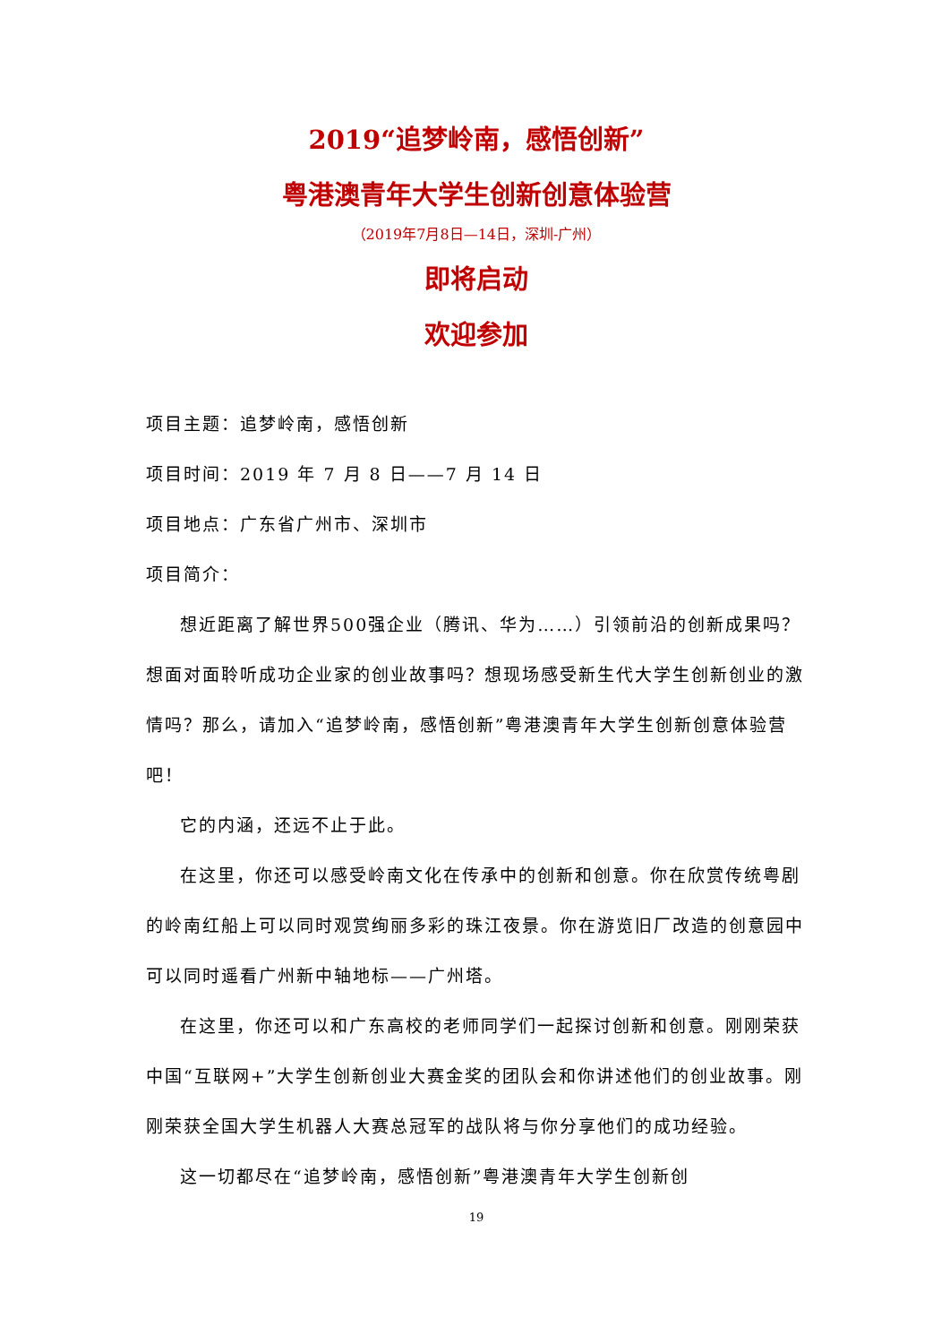2019“追梦岭南，感悟创新”
粤港澳青年大学生创新创意体验营
（2019年7月8日—14日，深圳-广州）
即将启动
欢迎参加
项目主题：追梦岭南，感悟创新
项目时间：2019 年 7 月 8 日——7 月 14 日
项目地点：广东省广州市、深圳市
项目简介：
想近距离了解世界500强企业（腾讯、华为……）引领前沿的创新成果吗？想面对面聆听成功企业家的创业故事吗？想现场感受新生代大学生创新创业的激情吗？那么，请加入“追梦岭南，感悟创新”粤港澳青年大学生创新创意体验营吧！
它的内涵，还远不止于此。
在这里，你还可以感受岭南文化在传承中的创新和创意。你在欣赏传统粤剧的岭南红船上可以同时观赏绚丽多彩的珠江夜景。你在游览旧厂改造的创意园中可以同时遥看广州新中轴地标——广州塔。
在这里，你还可以和广东高校的老师同学们一起探讨创新和创意。刚刚荣获中国“互联网+”大学生创新创业大赛金奖的团队会和你讲述他们的创业故事。刚刚荣获全国大学生机器人大赛总冠军的战队将与你分享他们的成功经验。
这一切都尽在“追梦岭南，感悟创新”粤港澳青年大学生创新创
19